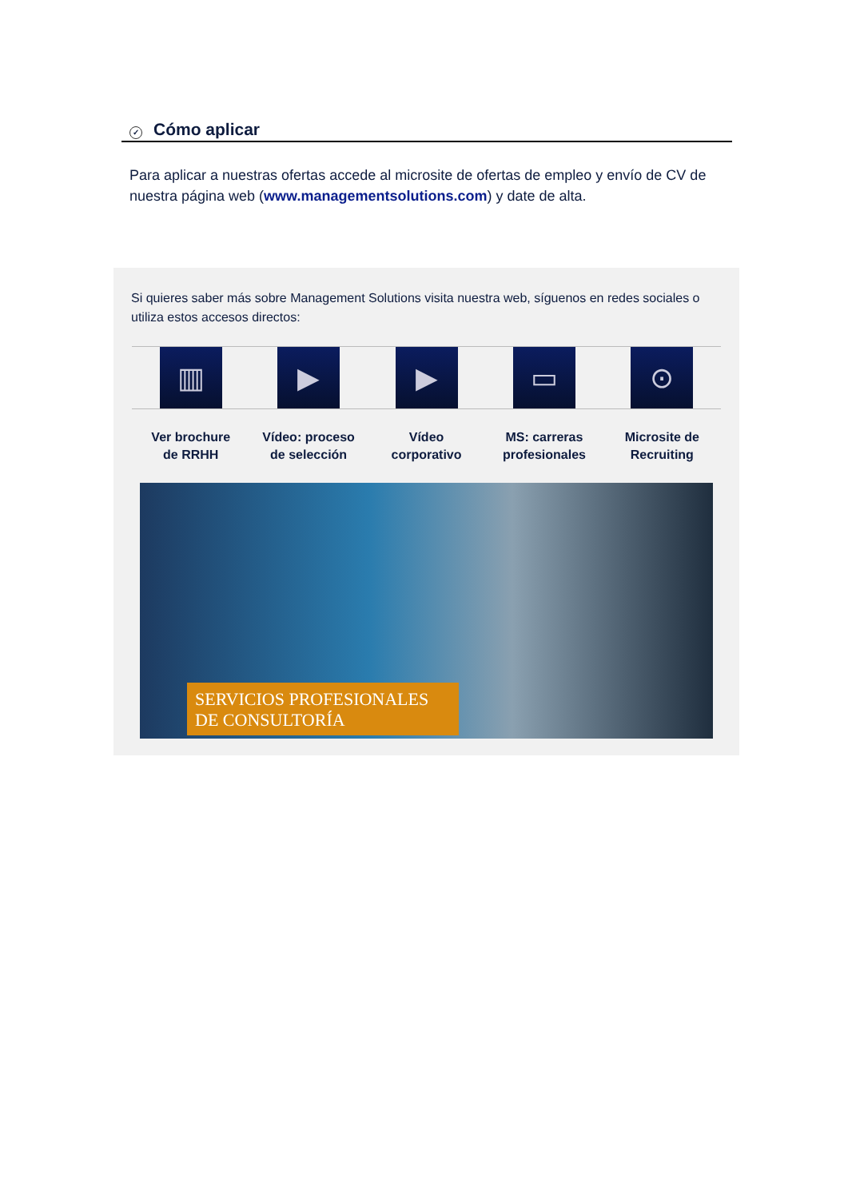✓ Cómo aplicar
Para aplicar a nuestras ofertas accede al microsite de ofertas de empleo y envío de CV de nuestra página web (www.managementsolutions.com) y date de alta.
Si quieres saber más sobre Management Solutions visita nuestra web, síguenos en redes sociales o utiliza estos accesos directos:
▥ ▶ ▶ ▭ ⊙
Ver brochure
de RRHH
Vídeo: proceso
de selección
Vídeo
corporativo
MS: carreras
profesionales
Microsite de
Recruiting
SERVICIOS PROFESIONALES
DE CONSULTORÍA